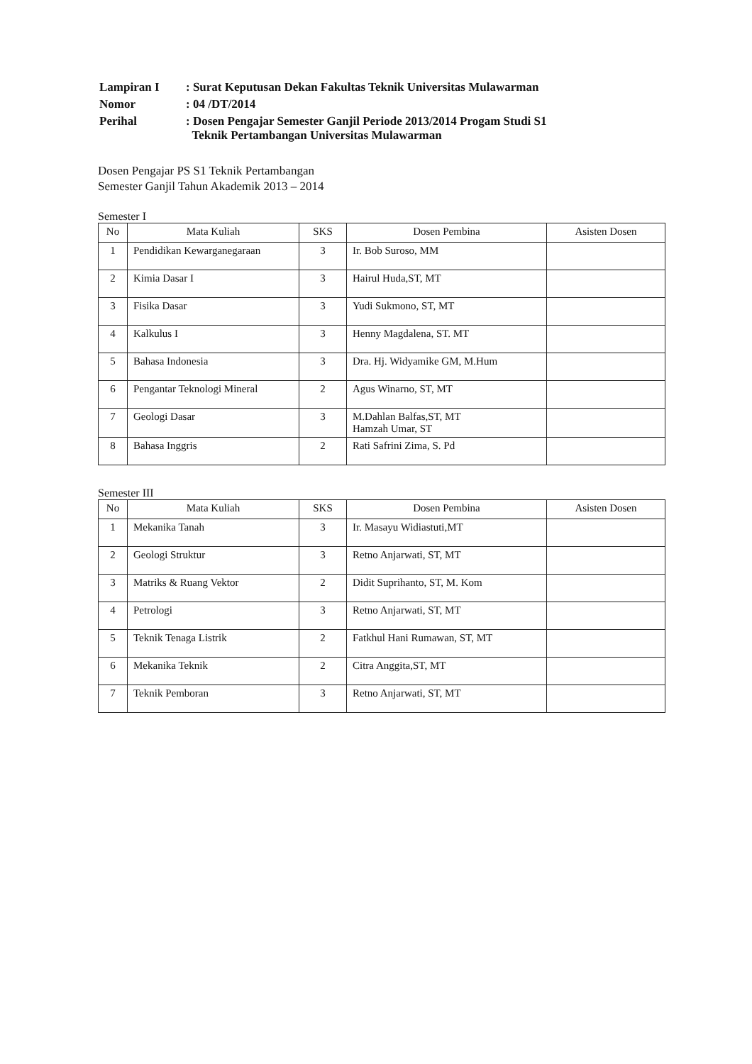| Lampiran I | : Surat Keputusan Dekan Fakultas Teknik Universitas Mulawarman |
| Nomor | : 04 /DT/2014 |
| Perihal | : Dosen Pengajar Semester Ganjil Periode 2013/2014 Progam Studi S1 Teknik Pertambangan Universitas Mulawarman |
Dosen Pengajar PS S1 Teknik Pertambangan
Semester Ganjil Tahun Akademik 2013 – 2014
Semester I
| No | Mata Kuliah | SKS | Dosen Pembina | Asisten Dosen |
| --- | --- | --- | --- | --- |
| 1 | Pendidikan Kewarganegaraan | 3 | Ir. Bob Suroso, MM | |
| 2 | Kimia Dasar I | 3 | Hairul Huda,ST, MT | |
| 3 | Fisika Dasar | 3 | Yudi Sukmono, ST, MT | |
| 4 | Kalkulus I | 3 | Henny Magdalena, ST. MT | |
| 5 | Bahasa Indonesia | 3 | Dra. Hj. Widyamike GM, M.Hum | |
| 6 | Pengantar Teknologi Mineral | 2 | Agus Winarno, ST, MT | |
| 7 | Geologi Dasar | 3 | M.Dahlan Balfas,ST, MT Hamzah Umar, ST | |
| 8 | Bahasa Inggris | 2 | Rati Safrini Zima, S. Pd | |
Semester III
| No | Mata Kuliah | SKS | Dosen Pembina | Asisten Dosen |
| --- | --- | --- | --- | --- |
| 1 | Mekanika Tanah | 3 | Ir. Masayu Widiastuti,MT | |
| 2 | Geologi Struktur | 3 | Retno Anjarwati, ST, MT | |
| 3 | Matriks & Ruang Vektor | 2 | Didit Suprihanto, ST, M. Kom | |
| 4 | Petrologi | 3 | Retno Anjarwati, ST, MT | |
| 5 | Teknik Tenaga Listrik | 2 | Fatkhul Hani Rumawan, ST, MT | |
| 6 | Mekanika Teknik | 2 | Citra Anggita,ST, MT | |
| 7 | Teknik Pemboran | 3 | Retno Anjarwati, ST, MT | |